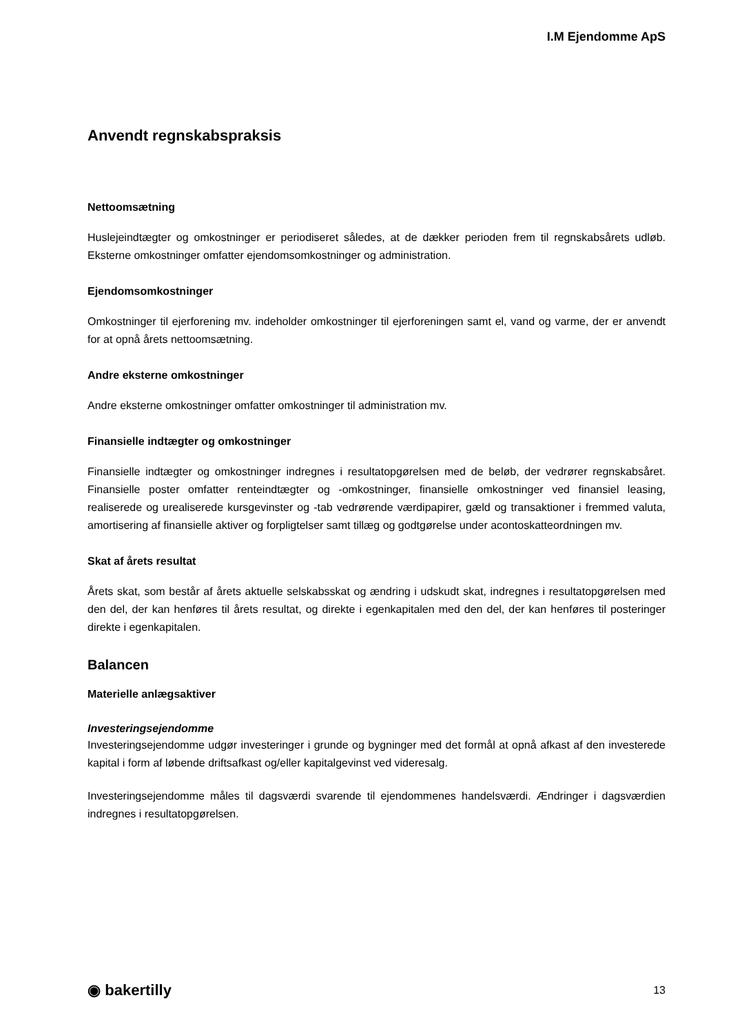I.M Ejendomme ApS
Anvendt regnskabspraksis
Nettoomsætning
Huslejeindtægter og omkostninger er periodiseret således, at de dækker perioden frem til regnskabsårets udløb. Eksterne omkostninger omfatter ejendomsomkostninger og administration.
Ejendomsomkostninger
Omkostninger til ejerforening mv. indeholder omkostninger til ejerforeningen samt el, vand og varme, der er anvendt for at opnå årets nettoomsætning.
Andre eksterne omkostninger
Andre eksterne omkostninger omfatter omkostninger til administration mv.
Finansielle indtægter og omkostninger
Finansielle indtægter og omkostninger indregnes i resultatopgørelsen med de beløb, der vedrører regnskabsåret. Finansielle poster omfatter renteindtægter og -omkostninger, finansielle omkostninger ved finansiel leasing, realiserede og urealiserede kursgevinster og -tab vedrørende værdipapirer, gæld og transaktioner i fremmed valuta, amortisering af finansielle aktiver og forpligtelser samt tillæg og godtgørelse under acontoskatteordningen mv.
Skat af årets resultat
Årets skat, som består af årets aktuelle selskabsskat og ændring i udskudt skat, indregnes i resultatopgørelsen med den del, der kan henføres til årets resultat, og direkte i egenkapitalen med den del, der kan henføres til posteringer direkte i egenkapitalen.
Balancen
Materielle anlægsaktiver
Investeringsejendomme
Investeringsejendomme udgør investeringer i grunde og bygninger med det formål at opnå afkast af den investerede kapital i form af løbende driftsafkast og/eller kapitalgevinst ved videresalg.
Investeringsejendomme måles til dagsværdi svarende til ejendommenes handelsværdi. Ændringer i dagsværdien indregnes i resultatopgørelsen.
◉ bakertilly 13